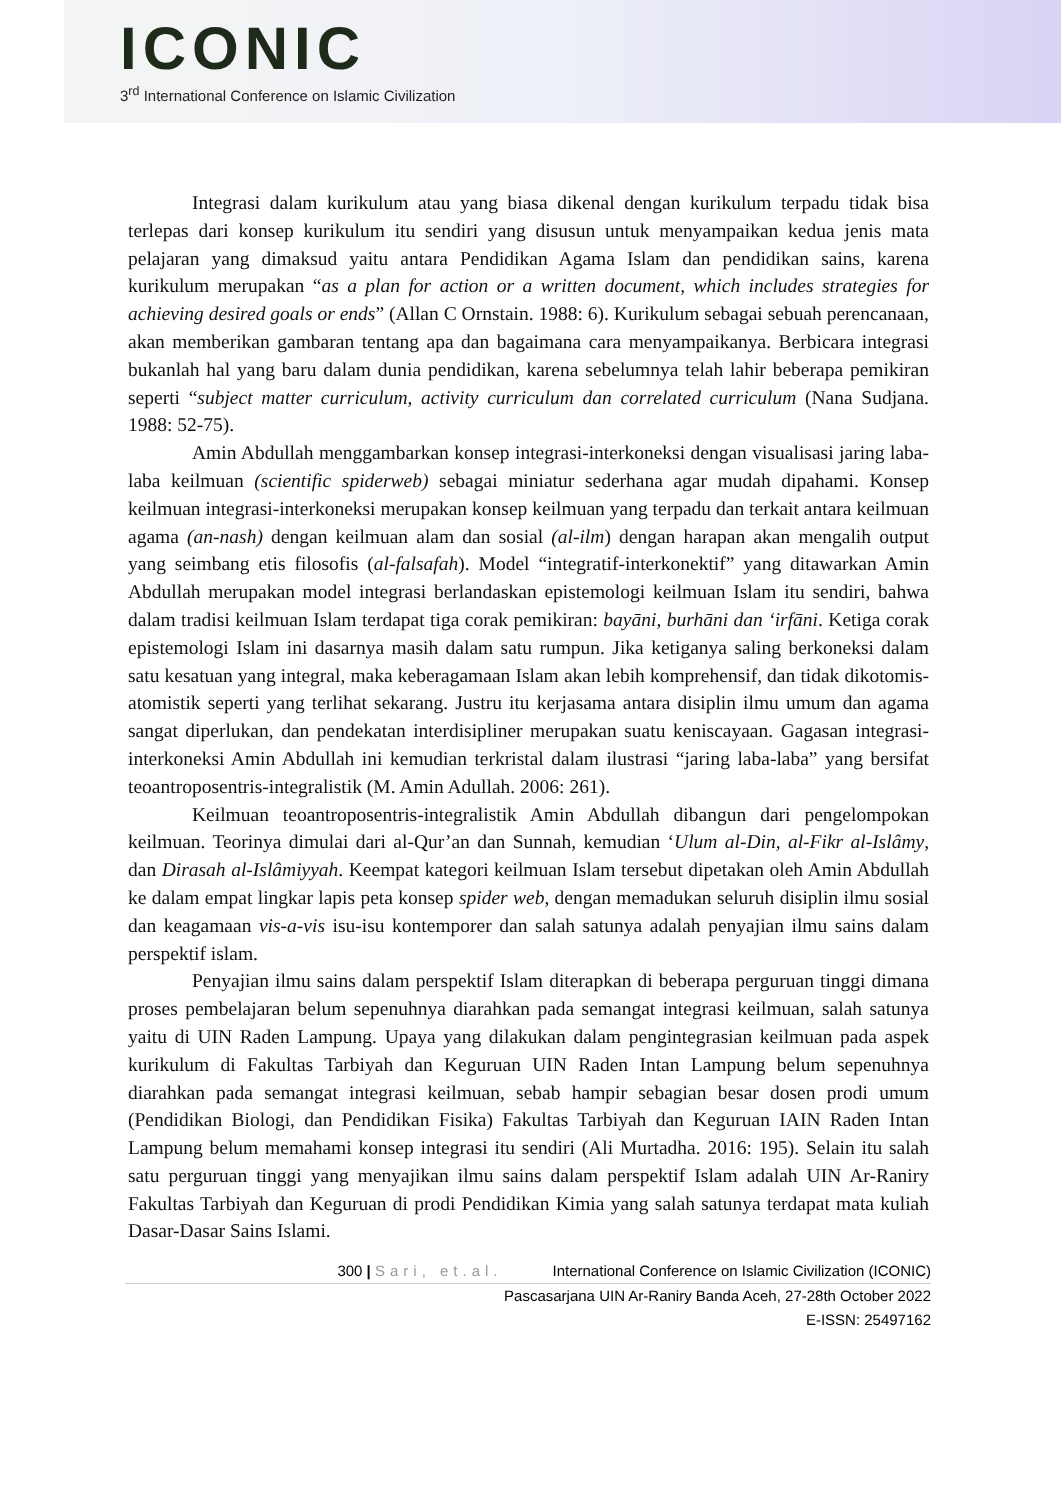ICONIC
3<sup>rd</sup> International Conference on Islamic Civilization
Integrasi dalam kurikulum atau yang biasa dikenal dengan kurikulum terpadu tidak bisa terlepas dari konsep kurikulum itu sendiri yang disusun untuk menyampaikan kedua jenis mata pelajaran yang dimaksud yaitu antara Pendidikan Agama Islam dan pendidikan sains, karena kurikulum merupakan “as a plan for action or a written document, which includes strategies for achieving desired goals or ends” (Allan C Ornstain. 1988: 6). Kurikulum sebagai sebuah perencanaan, akan memberikan gambaran tentang apa dan bagaimana cara menyampaikanya. Berbicara integrasi bukanlah hal yang baru dalam dunia pendidikan, karena sebelumnya telah lahir beberapa pemikiran seperti “subject matter curriculum, activity curriculum dan correlated curriculum (Nana Sudjana. 1988: 52-75).
Amin Abdullah menggambarkan konsep integrasi-interkoneksi dengan visualisasi jaring laba-laba keilmuan (scientific spiderweb) sebagai miniatur sederhana agar mudah dipahami. Konsep keilmuan integrasi-interkoneksi merupakan konsep keilmuan yang terpadu dan terkait antara keilmuan agama (an-nash) dengan keilmuan alam dan sosial (al-ilm) dengan harapan akan mengalih output yang seimbang etis filosofis (al-falsafah). Model “integratif-interkonektif” yang ditawarkan Amin Abdullah merupakan model integrasi berlandaskan epistemologi keilmuan Islam itu sendiri, bahwa dalam tradisi keilmuan Islam terdapat tiga corak pemikiran: bayāni, burhāni dan ‘irfāni. Ketiga corak epistemologi Islam ini dasarnya masih dalam satu rumpun. Jika ketiganya saling berkoneksi dalam satu kesatuan yang integral, maka keberagamaan Islam akan lebih komprehensif, dan tidak dikotomis-atomistik seperti yang terlihat sekarang. Justru itu kerjasama antara disiplin ilmu umum dan agama sangat diperlukan, dan pendekatan interdisipliner merupakan suatu keniscayaan. Gagasan integrasi-interkoneksi Amin Abdullah ini kemudian terkristal dalam ilustrasi “jaring laba-laba” yang bersifat teoantroposentris-integralistik (M. Amin Adullah. 2006: 261).
Keilmuan teoantroposentris-integralistik Amin Abdullah dibangun dari pengelompokan keilmuan. Teorinya dimulai dari al-Qur’an dan Sunnah, kemudian ‘Ulum al-Din, al-Fikr al-Islâmy, dan Dirasah al-Islâmiyyah. Keempat kategori keilmuan Islam tersebut dipetakan oleh Amin Abdullah ke dalam empat lingkar lapis peta konsep spider web, dengan memadukan seluruh disiplin ilmu sosial dan keagamaan vis-a-vis isu-isu kontemporer dan salah satunya adalah penyajian ilmu sains dalam perspektif islam.
Penyajian ilmu sains dalam perspektif Islam diterapkan di beberapa perguruan tinggi dimana proses pembelajaran belum sepenuhnya diarahkan pada semangat integrasi keilmuan, salah satunya yaitu di UIN Raden Lampung. Upaya yang dilakukan dalam pengintegrasian keilmuan pada aspek kurikulum di Fakultas Tarbiyah dan Keguruan UIN Raden Intan Lampung belum sepenuhnya diarahkan pada semangat integrasi keilmuan, sebab hampir sebagian besar dosen prodi umum (Pendidikan Biologi, dan Pendidikan Fisika) Fakultas Tarbiyah dan Keguruan IAIN Raden Intan Lampung belum memahami konsep integrasi itu sendiri (Ali Murtadha. 2016: 195). Selain itu salah satu perguruan tinggi yang menyajikan ilmu sains dalam perspektif Islam adalah UIN Ar-Raniry Fakultas Tarbiyah dan Keguruan di prodi Pendidikan Kimia yang salah satunya terdapat mata kuliah Dasar-Dasar Sains Islami.
300 | Sari, et.al. International Conference on Islamic Civilization (ICONIC)
Pascasarjana UIN Ar-Raniry Banda Aceh, 27-28th October 2022
E-ISSN: 25497162